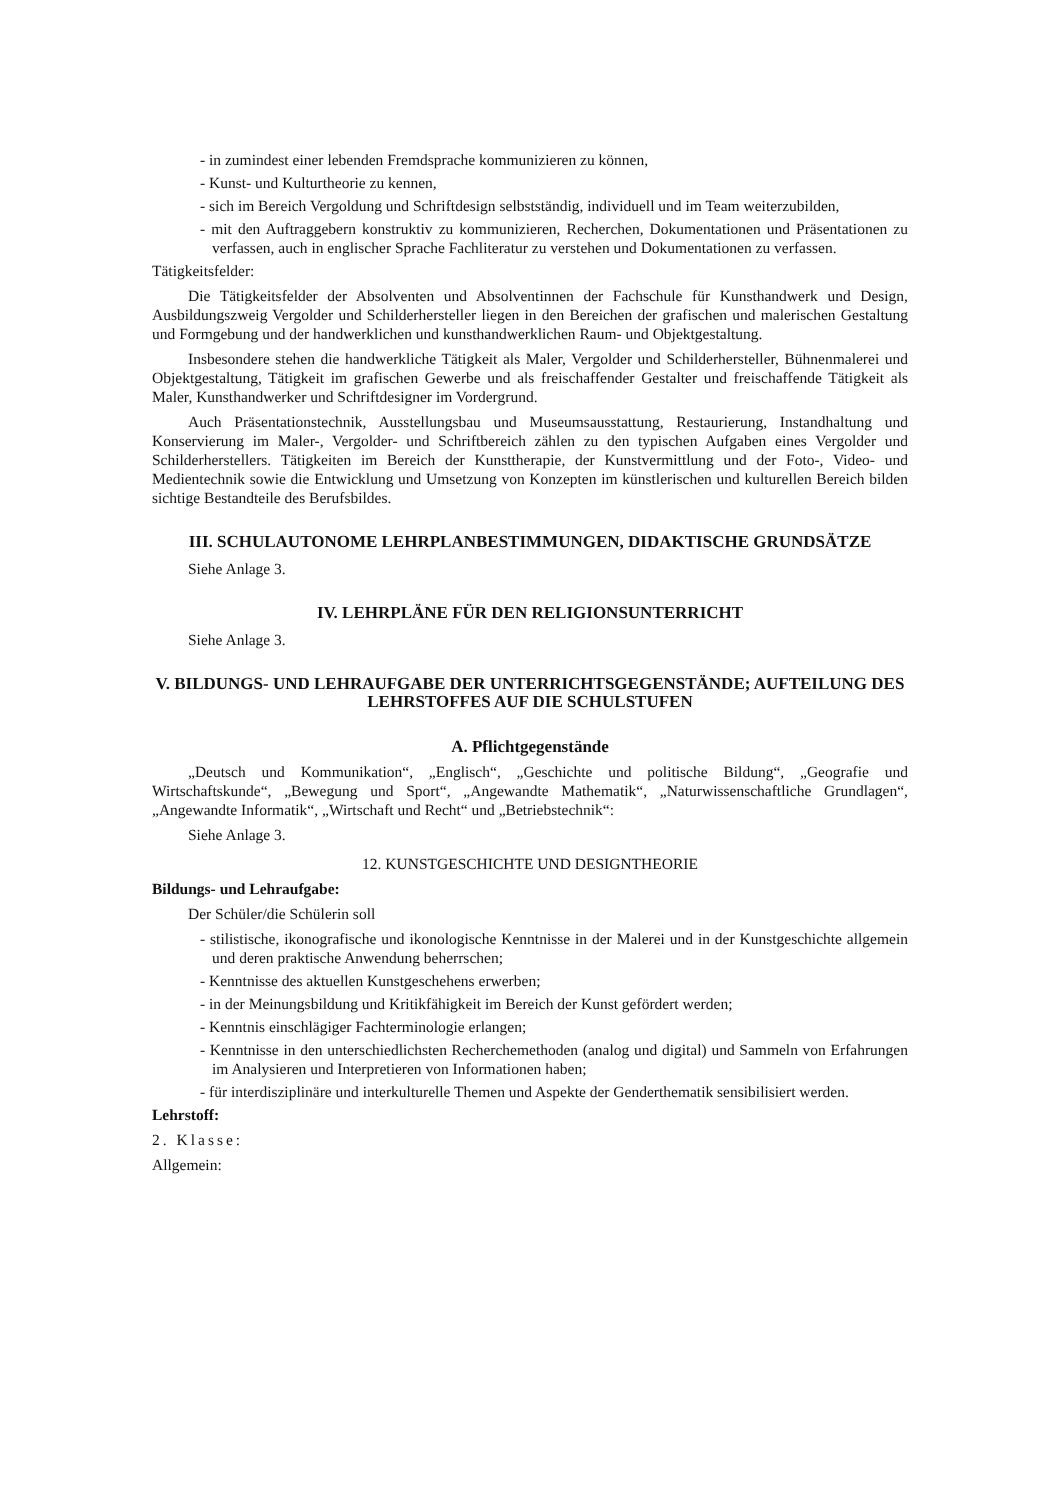- in zumindest einer lebenden Fremdsprache kommunizieren zu können,
- Kunst- und Kulturtheorie zu kennen,
- sich im Bereich Vergoldung und Schriftdesign selbstständig, individuell und im Team weiterzubilden,
- mit den Auftraggebern konstruktiv zu kommunizieren, Recherchen, Dokumentationen und Präsentationen zu verfassen, auch in englischer Sprache Fachliteratur zu verstehen und Dokumentationen zu verfassen.
Tätigkeitsfelder:
Die Tätigkeitsfelder der Absolventen und Absolventinnen der Fachschule für Kunsthandwerk und Design, Ausbildungszweig Vergolder und Schilderhersteller liegen in den Bereichen der grafischen und malerischen Gestaltung und Formgebung und der handwerklichen und kunsthandwerklichen Raum- und Objektgestaltung.
Insbesondere stehen die handwerkliche Tätigkeit als Maler, Vergolder und Schilderhersteller, Bühnenmalerei und Objektgestaltung, Tätigkeit im grafischen Gewerbe und als freischaffender Gestalter und freischaffende Tätigkeit als Maler, Kunsthandwerker und Schriftdesigner im Vordergrund.
Auch Präsentationstechnik, Ausstellungsbau und Museumsausstattung, Restaurierung, Instandhaltung und Konservierung im Maler-, Vergolder- und Schriftbereich zählen zu den typischen Aufgaben eines Vergolder und Schilderherstellers. Tätigkeiten im Bereich der Kunsttherapie, der Kunstvermittlung und der Foto-, Video- und Medientechnik sowie die Entwicklung und Umsetzung von Konzepten im künstlerischen und kulturellen Bereich bilden sichtige Bestandteile des Berufsbildes.
III. SCHULAUTONOME LEHRPLANBESTIMMUNGEN, DIDAKTISCHE GRUNDSÄTZE
Siehe Anlage 3.
IV. LEHRPLÄNE FÜR DEN RELIGIONSUNTERRICHT
Siehe Anlage 3.
V. BILDUNGS- UND LEHRAUFGABE DER UNTERRICHTSGEGENSTÄNDE; AUFTEILUNG DES LEHRSTOFFES AUF DIE SCHULSTUFEN
A. Pflichtgegenstände
„Deutsch und Kommunikation“, „Englisch“, „Geschichte und politische Bildung“, „Geografie und Wirtschaftskunde“, „Bewegung und Sport“, „Angewandte Mathematik“, „Naturwissenschaftliche Grundlagen“, „Angewandte Informatik“, „Wirtschaft und Recht“ und „Betriebstechnik“:
Siehe Anlage 3.
12. KUNSTGESCHICHTE UND DESIGNTHEORIE
Bildungs- und Lehraufgabe:
Der Schüler/die Schülerin soll
- stilistische, ikonografische und ikonologische Kenntnisse in der Malerei und in der Kunstgeschichte allgemein und deren praktische Anwendung beherrschen;
- Kenntnisse des aktuellen Kunstgeschehens erwerben;
- in der Meinungsbildung und Kritikfähigkeit im Bereich der Kunst gefördert werden;
- Kenntnis einschlägiger Fachterminologie erlangen;
- Kenntnisse in den unterschiedlichsten Recherchemethoden (analog und digital) und Sammeln von Erfahrungen im Analysieren und Interpretieren von Informationen haben;
- für interdisziplinäre und interkulturelle Themen und Aspekte der Genderthematik sensibilisiert werden.
Lehrstoff:
2. Klasse:
Allgemein: